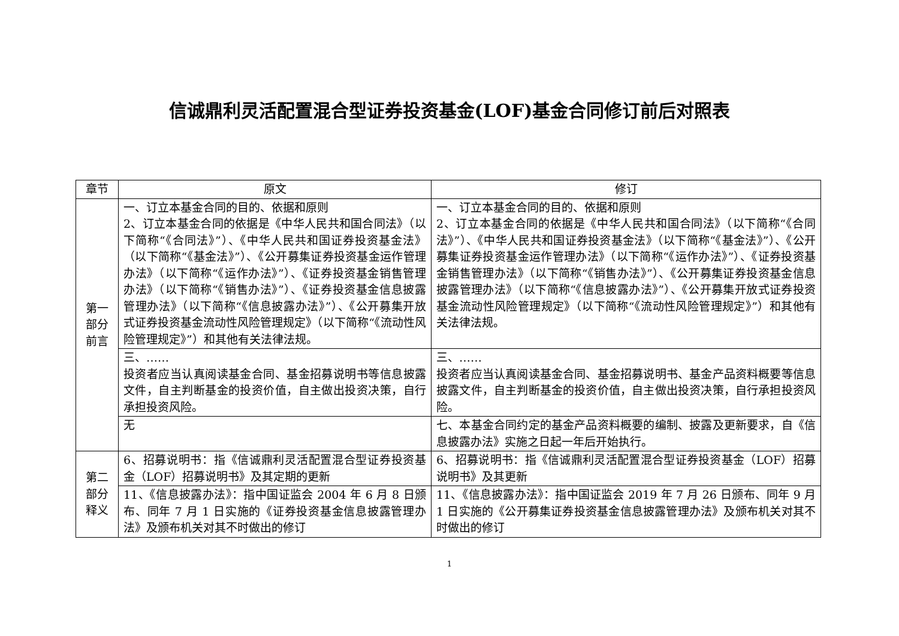信诚鼎利灵活配置混合型证券投资基金(LOF)基金合同修订前后对照表
| 章节 | 原文 | 修订 |
| --- | --- | --- |
| 第一部分前言 | 一、订立本基金合同的目的、依据和原则 2、订立本基金合同的依据是《中华人民共和国合同法》（以下简称“《合同法》”）、《中华人民共和国证券投资基金法》（以下简称“《基金法》”）、《公开募集证券投资基金运作管理办法》（以下简称“《运作办法》”）、《证券投资基金销售管理办法》（以下简称“《销售办法》”）、《证券投资基金信息披露管理办法》（以下简称“《信息披露办法》”）、《公开募集开放式证券投资基金流动性风险管理规定》（以下简称“《流动性风险管理规定》”）和其他有关法律法规。 | 一、订立本基金合同的目的、依据和原则 2、订立本基金合同的依据是《中华人民共和国合同法》（以下简称“《合同法》”）、《中华人民共和国证券投资基金法》（以下简称“《基金法》”）、《公开募集证券投资基金运作管理办法》（以下简称“《运作办法》”）、《证券投资基金销售管理办法》（以下简称“《销售办法》”）、《公开募集证券投资基金信息披露管理办法》（以下简称“《信息披露办法》”）、《公开募集开放式证券投资基金流动性风险管理规定》（以下简称“《流动性风险管理规定》”）和其他有关法律法规。 |
| | 三、…… 投资者应当认真阅读基金合同、基金招募说明书等信息披露文件，自主判断基金的投资价值，自主做出投资决策，自行承担投资风险。 | 三、…… 投资者应当认真阅读基金合同、基金招募说明书、基金产品资料概要等信息披露文件，自主判断基金的投资价值，自主做出投资决策，自行承担投资风险。 |
| | 无 | 七、本基金合同约定的基金产品资料概要的编制、披露及更新要求，自《信息披露办法》实施之日起一年后开始执行。 |
| 第二部分释义 | 6、招募说明书：指《信诚鼎利灵活配置混合型证券投资基金（LOF）招募说明书》及其定期的更新 | 6、招募说明书：指《信诚鼎利灵活配置混合型证券投资基金（LOF）招募说明书》及其更新 |
| | 11、《信息披露办法》：指中国证监会 2004 年 6 月 8 日颁布、同年 7 月 1 日实施的《证券投资基金信息披露管理办法》及颁布机关对其不时做出的修订 | 11、《信息披露办法》：指中国证监会 2019 年 7 月 26 日颁布、同年 9 月 1 日实施的《公开募集证券投资基金信息披露管理办法》及颁布机关对其不时做出的修订 |
1